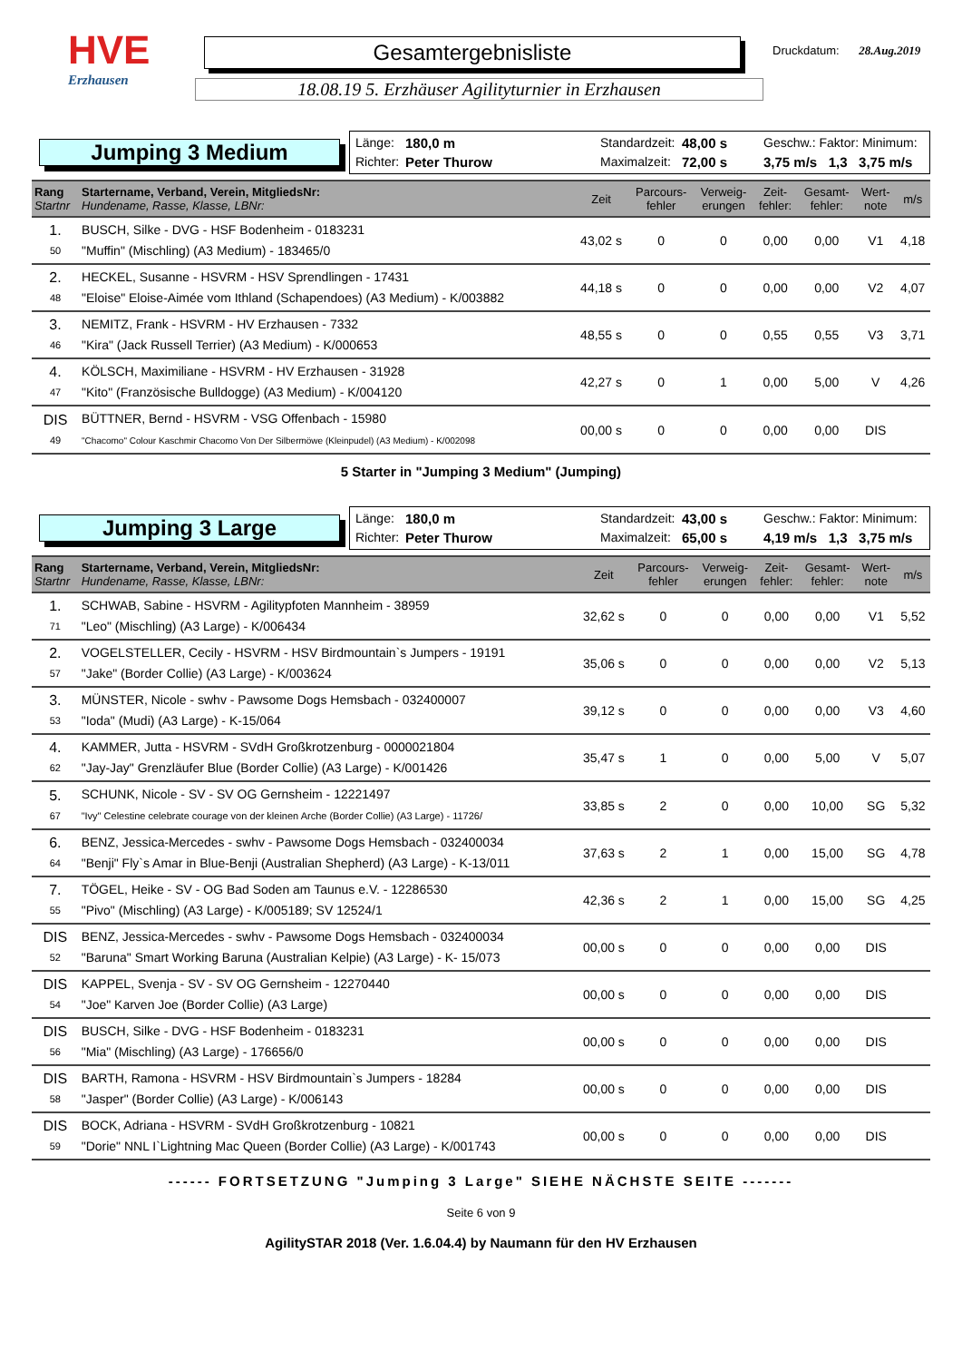HVE
Erzhausen
Gesamtergebnisliste
18.08.19 5. Erzhäuser Agilityturnier in Erzhausen
Druckdatum: 28.Aug.2019
Jumping 3 Medium
Länge: 180,0 m Standardzeit: 48,00 s Geschw.: Faktor: Minimum: Richter: Peter Thurow Maximalzeit: 72,00 s 3,75 m/s 1,3 3,75 m/s
| Rang Startnr | Startername, Verband, Verein, MitgliedsNr: Hundename, Rasse, Klasse, LBNr: | Zeit | Parcours- fehler | Verweig- erungen | Zeit- fehler: | Gesamt- fehler: | Wert- note | m/s |
| --- | --- | --- | --- | --- | --- | --- | --- | --- |
| 1. 50 | BUSCH, Silke - DVG - HSF Bodenheim - 0183231 "Muffin" (Mischling) (A3 Medium) - 183465/0 | 43,02 s | 0 | 0 | 0,00 | 0,00 | V1 | 4,18 |
| 2. 48 | HECKEL, Susanne - HSVRM - HSV Sprendlingen - 17431 "Eloise" Eloise-Aimée vom Ithland (Schapendoes) (A3 Medium) - K/003882 | 44,18 s | 0 | 0 | 0,00 | 0,00 | V2 | 4,07 |
| 3. 46 | NEMITZ, Frank - HSVRM - HV Erzhausen - 7332 "Kira" (Jack Russell Terrier) (A3 Medium) - K/000653 | 48,55 s | 0 | 0 | 0,55 | 0,55 | V3 | 3,71 |
| 4. 47 | KÖLSCH, Maximiliane - HSVRM - HV Erzhausen - 31928 "Kito" (Französische Bulldogge) (A3 Medium) - K/004120 | 42,27 s | 0 | 1 | 0,00 | 5,00 | V | 4,26 |
| DIS 49 | BÜTTNER, Bernd - HSVRM - VSG Offenbach - 15980 "Chacomo" Colour Kaschmir Chacomo Von Der Silbermöwe (Kleinpudel) (A3 Medium) - K/002098 | 00,00 s | 0 | 0 | 0,00 | 0,00 | DIS | |
5 Starter in "Jumping 3 Medium" (Jumping)
Jumping 3 Large
Länge: 180,0 m Standardzeit: 43,00 s Geschw.: Faktor: Minimum: Richter: Peter Thurow Maximalzeit: 65,00 s 4,19 m/s 1,3 3,75 m/s
| Rang Startnr | Startername, Verband, Verein, MitgliedsNr: Hundename, Rasse, Klasse, LBNr: | Zeit | Parcours- fehler | Verweig- erungen | Zeit- fehler: | Gesamt- fehler: | Wert- note | m/s |
| --- | --- | --- | --- | --- | --- | --- | --- | --- |
| 1. 71 | SCHWAB, Sabine - HSVRM - Agilitypfoten Mannheim - 38959 "Leo" (Mischling) (A3 Large) - K/006434 | 32,62 s | 0 | 0 | 0,00 | 0,00 | V1 | 5,52 |
| 2. 57 | VOGELSTELLER, Cecily - HSVRM - HSV Birdmountain`s Jumpers - 19191 "Jake" (Border Collie) (A3 Large) - K/003624 | 35,06 s | 0 | 0 | 0,00 | 0,00 | V2 | 5,13 |
| 3. 53 | MÜNSTER, Nicole - swhv - Pawsome Dogs Hemsbach - 032400007 "Ioda" (Mudi) (A3 Large) - K-15/064 | 39,12 s | 0 | 0 | 0,00 | 0,00 | V3 | 4,60 |
| 4. 62 | KAMMER, Jutta - HSVRM - SVdH Großkrotzenburg - 0000021804 "Jay-Jay" Grenzläufer Blue (Border Collie) (A3 Large) - K/001426 | 35,47 s | 1 | 0 | 0,00 | 5,00 | V | 5,07 |
| 5. 67 | SCHUNK, Nicole - SV - SV OG Gernsheim - 12221497 "Ivy" Celestine celebrate courage von der kleinen Arche (Border Collie) (A3 Large) - 11726/ | 33,85 s | 2 | 0 | 0,00 | 10,00 | SG | 5,32 |
| 6. 64 | BENZ, Jessica-Mercedes - swhv - Pawsome Dogs Hemsbach - 032400034 "Benji" Fly`s Amar in Blue-Benji (Australian Shepherd) (A3 Large) - K-13/011 | 37,63 s | 2 | 1 | 0,00 | 15,00 | SG | 4,78 |
| 7. 55 | TÖGEL, Heike - SV - OG Bad Soden am Taunus e.V. - 12286530 "Pivo" (Mischling) (A3 Large) - K/005189; SV 12524/1 | 42,36 s | 2 | 1 | 0,00 | 15,00 | SG | 4,25 |
| DIS 52 | BENZ, Jessica-Mercedes - swhv - Pawsome Dogs Hemsbach - 032400034 "Baruna" Smart Working Baruna (Australian Kelpie) (A3 Large) - K- 15/073 | 00,00 s | 0 | 0 | 0,00 | 0,00 | DIS | |
| DIS 54 | KAPPEL, Svenja - SV - SV OG Gernsheim - 12270440 "Joe" Karven Joe (Border Collie) (A3 Large) | 00,00 s | 0 | 0 | 0,00 | 0,00 | DIS | |
| DIS 56 | BUSCH, Silke - DVG - HSF Bodenheim - 0183231 "Mia" (Mischling) (A3 Large) - 176656/0 | 00,00 s | 0 | 0 | 0,00 | 0,00 | DIS | |
| DIS 58 | BARTH, Ramona - HSVRM - HSV Birdmountain`s Jumpers - 18284 "Jasper" (Border Collie) (A3 Large) - K/006143 | 00,00 s | 0 | 0 | 0,00 | 0,00 | DIS | |
| DIS 59 | BOCK, Adriana - HSVRM - SVdH Großkrotzenburg - 10821 "Dorie" NNL I`Lightning Mac Queen (Border Collie) (A3 Large) - K/001743 | 00,00 s | 0 | 0 | 0,00 | 0,00 | DIS | |
------ FORTSETZUNG "Jumping 3 Large" SIEHE NÄCHSTE SEITE -------
Seite 6 von 9
AgilitySTAR 2018 (Ver. 1.6.04.4) by Naumann für den HV Erzhausen